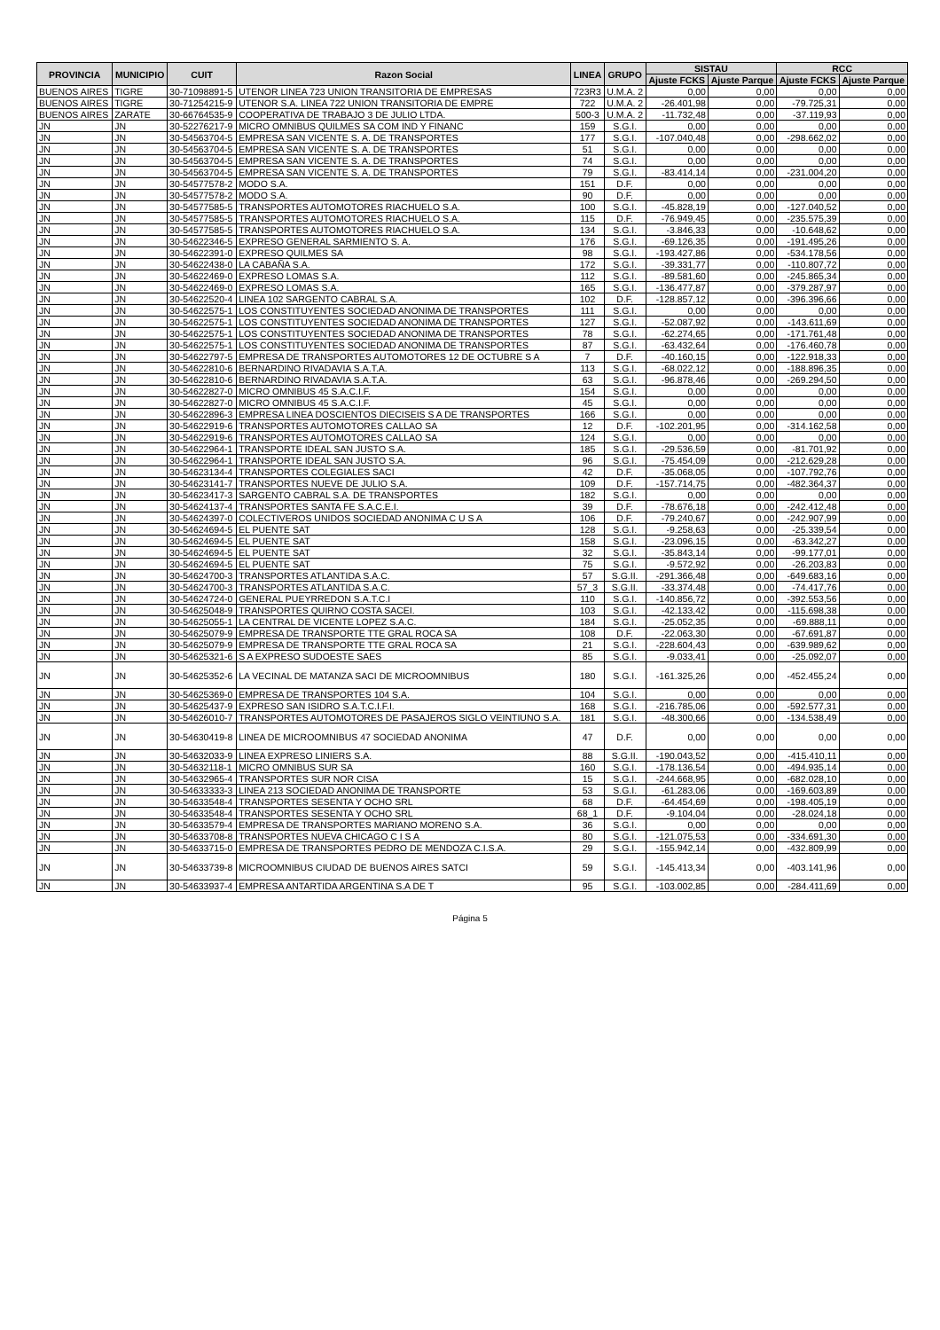| PROVINCIA | MUNICIPIO | CUIT | Razon Social | LINEA | GRUPO | SISTAU | | RCC | |
| --- | --- | --- | --- | --- | --- | --- | --- | --- | --- |
| | | | | | | Ajuste FCKS | Ajuste Parque | Ajuste FCKS | Ajuste Parque |
| BUENOS AIRES | TIGRE | 30-71098891-5 | UTENOR LINEA 723 UNION TRANSITORIA DE EMPRESAS | 723R3 | U.M.A. 2 | 0,00 | 0,00 | 0,00 | 0,00 |
| BUENOS AIRES | TIGRE | 30-71254215-9 | UTENOR S.A. LINEA 722 UNION TRANSITORIA DE EMPRE | 722 | U.M.A. 2 | -26.401,98 | 0,00 | -79.725,31 | 0,00 |
| BUENOS AIRES | ZARATE | 30-66764535-9 | COOPERATIVA DE TRABAJO 3 DE JULIO LTDA. | 500-3 | U.M.A. 2 | -11.732,48 | 0,00 | -37.119,93 | 0,00 |
| JN | JN | 30-52276217-9 | MICRO OMNIBUS QUILMES SA COM IND Y FINANC | 159 | S.G.I. | 0,00 | 0,00 | 0,00 | 0,00 |
| JN | JN | 30-54563704-5 | EMPRESA SAN VICENTE S. A. DE TRANSPORTES | 177 | S.G.I. | -107.040,48 | 0,00 | -298.662,02 | 0,00 |
| JN | JN | 30-54563704-5 | EMPRESA SAN VICENTE S. A. DE TRANSPORTES | 51 | S.G.I. | 0,00 | 0,00 | 0,00 | 0,00 |
| JN | JN | 30-54563704-5 | EMPRESA SAN VICENTE S. A. DE TRANSPORTES | 74 | S.G.I. | 0,00 | 0,00 | 0,00 | 0,00 |
| JN | JN | 30-54563704-5 | EMPRESA SAN VICENTE S. A. DE TRANSPORTES | 79 | S.G.I. | -83.414,14 | 0,00 | -231.004,20 | 0,00 |
| JN | JN | 30-54577578-2 | MODO S.A. | 151 | D.F. | 0,00 | 0,00 | 0,00 | 0,00 |
| JN | JN | 30-54577578-2 | MODO S.A. | 90 | D.F. | 0,00 | 0,00 | 0,00 | 0,00 |
| JN | JN | 30-54577585-5 | TRANSPORTES AUTOMOTORES RIACHUELO S.A. | 100 | S.G.I. | -45.828,19 | 0,00 | -127.040,52 | 0,00 |
| JN | JN | 30-54577585-5 | TRANSPORTES AUTOMOTORES RIACHUELO S.A. | 115 | D.F. | -76.949,45 | 0,00 | -235.575,39 | 0,00 |
| JN | JN | 30-54577585-5 | TRANSPORTES AUTOMOTORES RIACHUELO S.A. | 134 | S.G.I. | -3.846,33 | 0,00 | -10.648,62 | 0,00 |
| JN | JN | 30-54622346-5 | EXPRESO GENERAL SARMIENTO S. A. | 176 | S.G.I. | -69.126,35 | 0,00 | -191.495,26 | 0,00 |
| JN | JN | 30-54622391-0 | EXPRESO QUILMES SA | 98 | S.G.I. | -193.427,86 | 0,00 | -534.178,56 | 0,00 |
| JN | JN | 30-54622438-0 | LA CABAÑA S.A. | 172 | S.G.I. | -39.331,77 | 0,00 | -110.807,72 | 0,00 |
| JN | JN | 30-54622469-0 | EXPRESO LOMAS S.A. | 112 | S.G.I. | -89.581,60 | 0,00 | -245.865,34 | 0,00 |
| JN | JN | 30-54622469-0 | EXPRESO LOMAS S.A. | 165 | S.G.I. | -136.477,87 | 0,00 | -379.287,97 | 0,00 |
| JN | JN | 30-54622520-4 | LINEA 102 SARGENTO CABRAL S.A. | 102 | D.F. | -128.857,12 | 0,00 | -396.396,66 | 0,00 |
| JN | JN | 30-54622575-1 | LOS CONSTITUYENTES SOCIEDAD ANONIMA DE TRANSPORTES | 111 | S.G.I. | 0,00 | 0,00 | 0,00 | 0,00 |
| JN | JN | 30-54622575-1 | LOS CONSTITUYENTES SOCIEDAD ANONIMA DE TRANSPORTES | 127 | S.G.I. | -52.087,92 | 0,00 | -143.611,69 | 0,00 |
| JN | JN | 30-54622575-1 | LOS CONSTITUYENTES SOCIEDAD ANONIMA DE TRANSPORTES | 78 | S.G.I. | -62.274,65 | 0,00 | -171.761,48 | 0,00 |
| JN | JN | 30-54622575-1 | LOS CONSTITUYENTES SOCIEDAD ANONIMA DE TRANSPORTES | 87 | S.G.I. | -63.432,64 | 0,00 | -176.460,78 | 0,00 |
| JN | JN | 30-54622797-5 | EMPRESA DE TRANSPORTES AUTOMOTORES 12 DE OCTUBRE S A | 7 | D.F. | -40.160,15 | 0,00 | -122.918,33 | 0,00 |
| JN | JN | 30-54622810-6 | BERNARDINO RIVADAVIA S.A.T.A. | 113 | S.G.I. | -68.022,12 | 0,00 | -188.896,35 | 0,00 |
| JN | JN | 30-54622810-6 | BERNARDINO RIVADAVIA S.A.T.A. | 63 | S.G.I. | -96.878,46 | 0,00 | -269.294,50 | 0,00 |
| JN | JN | 30-54622827-0 | MICRO OMNIBUS 45 S.A.C.I.F. | 154 | S.G.I. | 0,00 | 0,00 | 0,00 | 0,00 |
| JN | JN | 30-54622827-0 | MICRO OMNIBUS 45 S.A.C.I.F. | 45 | S.G.I. | 0,00 | 0,00 | 0,00 | 0,00 |
| JN | JN | 30-54622896-3 | EMPRESA LINEA DOSCIENTOS DIECISEIS S A DE TRANSPORTES | 166 | S.G.I. | 0,00 | 0,00 | 0,00 | 0,00 |
| JN | JN | 30-54622919-6 | TRANSPORTES AUTOMOTORES CALLAO SA | 12 | D.F. | -102.201,95 | 0,00 | -314.162,58 | 0,00 |
| JN | JN | 30-54622919-6 | TRANSPORTES AUTOMOTORES CALLAO SA | 124 | S.G.I. | 0,00 | 0,00 | 0,00 | 0,00 |
| JN | JN | 30-54622964-1 | TRANSPORTE IDEAL SAN JUSTO S.A. | 185 | S.G.I. | -29.536,59 | 0,00 | -81.701,92 | 0,00 |
| JN | JN | 30-54622964-1 | TRANSPORTE IDEAL SAN JUSTO S.A. | 96 | S.G.I. | -75.454,09 | 0,00 | -212.629,28 | 0,00 |
| JN | JN | 30-54623134-4 | TRANSPORTES COLEGIALES SACI | 42 | D.F. | -35.068,05 | 0,00 | -107.792,76 | 0,00 |
| JN | JN | 30-54623141-7 | TRANSPORTES NUEVE DE JULIO S.A. | 109 | D.F. | -157.714,75 | 0,00 | -482.364,37 | 0,00 |
| JN | JN | 30-54623417-3 | SARGENTO CABRAL S.A. DE TRANSPORTES | 182 | S.G.I. | 0,00 | 0,00 | 0,00 | 0,00 |
| JN | JN | 30-54624137-4 | TRANSPORTES SANTA FE S.A.C.E.I. | 39 | D.F. | -78.676,18 | 0,00 | -242.412,48 | 0,00 |
| JN | JN | 30-54624397-0 | COLECTIVEROS UNIDOS SOCIEDAD ANONIMA C U S A | 106 | D.F. | -79.240,67 | 0,00 | -242.907,99 | 0,00 |
| JN | JN | 30-54624694-5 | EL PUENTE SAT | 128 | S.G.I. | -9.258,63 | 0,00 | -25.339,54 | 0,00 |
| JN | JN | 30-54624694-5 | EL PUENTE SAT | 158 | S.G.I. | -23.096,15 | 0,00 | -63.342,27 | 0,00 |
| JN | JN | 30-54624694-5 | EL PUENTE SAT | 32 | S.G.I. | -35.843,14 | 0,00 | -99.177,01 | 0,00 |
| JN | JN | 30-54624694-5 | EL PUENTE SAT | 75 | S.G.I. | -9.572,92 | 0,00 | -26.203,83 | 0,00 |
| JN | JN | 30-54624700-3 | TRANSPORTES ATLANTIDA S.A.C. | 57 | S.G.II. | -291.366,48 | 0,00 | -649.683,16 | 0,00 |
| JN | JN | 30-54624700-3 | TRANSPORTES ATLANTIDA S.A.C. | 57_3 | S.G.II. | -33.374,48 | 0,00 | -74.417,76 | 0,00 |
| JN | JN | 30-54624724-0 | GENERAL PUEYRREDON S.A.T.C.I | 110 | S.G.I. | -140.856,72 | 0,00 | -392.553,56 | 0,00 |
| JN | JN | 30-54625048-9 | TRANSPORTES QUIRNO COSTA SACEI. | 103 | S.G.I. | -42.133,42 | 0,00 | -115.698,38 | 0,00 |
| JN | JN | 30-54625055-1 | LA CENTRAL DE VICENTE LOPEZ S.A.C. | 184 | S.G.I. | -25.052,35 | 0,00 | -69.888,11 | 0,00 |
| JN | JN | 30-54625079-9 | EMPRESA DE TRANSPORTE TTE GRAL ROCA SA | 108 | D.F. | -22.063,30 | 0,00 | -67.691,87 | 0,00 |
| JN | JN | 30-54625079-9 | EMPRESA DE TRANSPORTE TTE GRAL ROCA SA | 21 | S.G.I. | -228.604,43 | 0,00 | -639.989,62 | 0,00 |
| JN | JN | 30-54625321-6 | S A EXPRESO SUDOESTE SAES | 85 | S.G.I. | -9.033,41 | 0,00 | -25.092,07 | 0,00 |
| JN | JN | 30-54625352-6 | LA VECINAL DE MATANZA SACI DE MICROOMNIBUS | 180 | S.G.I. | -161.325,26 | 0,00 | -452.455,24 | 0,00 |
| JN | JN | 30-54625369-0 | EMPRESA DE TRANSPORTES 104 S.A. | 104 | S.G.I. | 0,00 | 0,00 | 0,00 | 0,00 |
| JN | JN | 30-54625437-9 | EXPRESO SAN ISIDRO S.A.T.C.I.F.I. | 168 | S.G.I. | -216.785,06 | 0,00 | -592.577,31 | 0,00 |
| JN | JN | 30-54626010-7 | TRANSPORTES AUTOMOTORES DE PASAJEROS SIGLO VEINTIUNO S.A. | 181 | S.G.I. | -48.300,66 | 0,00 | -134.538,49 | 0,00 |
| JN | JN | 30-54630419-8 | LINEA DE MICROOMNIBUS 47 SOCIEDAD ANONIMA | 47 | D.F. | 0,00 | 0,00 | 0,00 | 0,00 |
| JN | JN | 30-54632033-9 | LINEA EXPRESO LINIERS S.A. | 88 | S.G.II. | -190.043,52 | 0,00 | -415.410,11 | 0,00 |
| JN | JN | 30-54632118-1 | MICRO OMNIBUS SUR SA | 160 | S.G.I. | -178.136,54 | 0,00 | -494.935,14 | 0,00 |
| JN | JN | 30-54632965-4 | TRANSPORTES SUR NOR CISA | 15 | S.G.I. | -244.668,95 | 0,00 | -682.028,10 | 0,00 |
| JN | JN | 30-54633333-3 | LINEA 213 SOCIEDAD ANONIMA DE TRANSPORTE | 53 | S.G.I. | -61.283,06 | 0,00 | -169.603,89 | 0,00 |
| JN | JN | 30-54633548-4 | TRANSPORTES SESENTA Y OCHO SRL | 68 | D.F. | -64.454,69 | 0,00 | -198.405,19 | 0,00 |
| JN | JN | 30-54633548-4 | TRANSPORTES SESENTA Y OCHO SRL | 68_1 | D.F. | -9.104,04 | 0,00 | -28.024,18 | 0,00 |
| JN | JN | 30-54633579-4 | EMPRESA DE TRANSPORTES MARIANO MORENO S.A. | 36 | S.G.I. | 0,00 | 0,00 | 0,00 | 0,00 |
| JN | JN | 30-54633708-8 | TRANSPORTES NUEVA CHICAGO C I S A | 80 | S.G.I. | -121.075,53 | 0,00 | -334.691,30 | 0,00 |
| JN | JN | 30-54633715-0 | EMPRESA DE TRANSPORTES PEDRO DE MENDOZA C.I.S.A. | 29 | S.G.I. | -155.942,14 | 0,00 | -432.809,99 | 0,00 |
| JN | JN | 30-54633739-8 | MICROOMNIBUS CIUDAD DE BUENOS AIRES SATCI | 59 | S.G.I. | -145.413,34 | 0,00 | -403.141,96 | 0,00 |
| JN | JN | 30-54633937-4 | EMPRESA ANTARTIDA ARGENTINA S.A DE T | 95 | S.G.I. | -103.002,85 | 0,00 | -284.411,69 | 0,00 |
Página 5